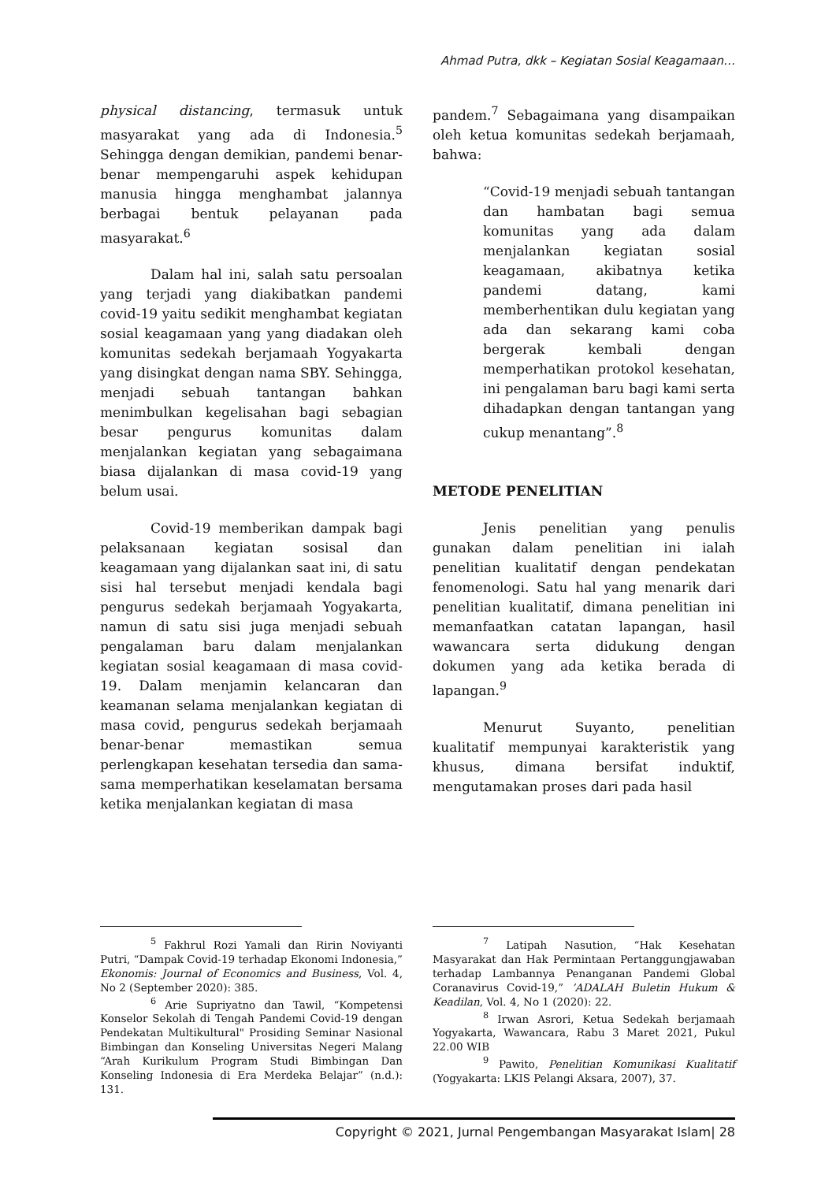Ahmad Putra, dkk – Kegiatan Sosial Keagamaan…
physical distancing, termasuk untuk masyarakat yang ada di Indonesia.<sup>5</sup> Sehingga dengan demikian, pandemi benar-benar mempengaruhi aspek kehidupan manusia hingga menghambat jalannya berbagai bentuk pelayanan pada masyarakat.<sup>6</sup>
Dalam hal ini, salah satu persoalan yang terjadi yang diakibatkan pandemi covid-19 yaitu sedikit menghambat kegiatan sosial keagamaan yang yang diadakan oleh komunitas sedekah berjamaah Yogyakarta yang disingkat dengan nama SBY. Sehingga, menjadi sebuah tantangan bahkan menimbulkan kegelisahan bagi sebagian besar pengurus komunitas dalam menjalankan kegiatan yang sebagaimana biasa dijalankan di masa covid-19 yang belum usai.
Covid-19 memberikan dampak bagi pelaksanaan kegiatan sosisal dan keagamaan yang dijalankan saat ini, di satu sisi hal tersebut menjadi kendala bagi pengurus sedekah berjamaah Yogyakarta, namun di satu sisi juga menjadi sebuah pengalaman baru dalam menjalankan kegiatan sosial keagamaan di masa covid-19. Dalam menjamin kelancaran dan keamanan selama menjalankan kegiatan di masa covid, pengurus sedekah berjamaah benar-benar memastikan semua perlengkapan kesehatan tersedia dan sama-sama memperhatikan keselamatan bersama ketika menjalankan kegiatan di masa
pandem.<sup>7</sup> Sebagaimana yang disampaikan oleh ketua komunitas sedekah berjamaah, bahwa:
“Covid-19 menjadi sebuah tantangan dan hambatan bagi semua komunitas yang ada dalam menjalankan kegiatan sosial keagamaan, akibatnya ketika pandemi datang, kami memberhentikan dulu kegiatan yang ada dan sekarang kami coba bergerak kembali dengan memperhatikan protokol kesehatan, ini pengalaman baru bagi kami serta dihadapkan dengan tantangan yang cukup menantang”.<sup>8</sup>
METODE PENELITIAN
Jenis penelitian yang penulis gunakan dalam penelitian ini ialah penelitian kualitatif dengan pendekatan fenomenologi. Satu hal yang menarik dari penelitian kualitatif, dimana penelitian ini memanfaatkan catatan lapangan, hasil wawancara serta didukung dengan dokumen yang ada ketika berada di lapangan.<sup>9</sup>
Menurut Suyanto, penelitian kualitatif mempunyai karakteristik yang khusus, dimana bersifat induktif, mengutamakan proses dari pada hasil
<sup>5</sup> Fakhrul Rozi Yamali dan Ririn Noviyanti Putri, “Dampak Covid-19 terhadap Ekonomi Indonesia,” Ekonomis: Journal of Economics and Business, Vol. 4, No 2 (September 2020): 385.
<sup>6</sup> Arie Supriyatno dan Tawil, “Kompetensi Konselor Sekolah di Tengah Pandemi Covid-19 dengan Pendekatan Multikultural" Prosiding Seminar Nasional Bimbingan dan Konseling Universitas Negeri Malang “Arah Kurikulum Program Studi Bimbingan Dan Konseling Indonesia di Era Merdeka Belajar” (n.d.): 131.
<sup>7</sup> Latipah Nasution, “Hak Kesehatan Masyarakat dan Hak Permintaan Pertanggungjawaban terhadap Lambannya Penanganan Pandemi Global Coranavirus Covid-19,” ’ADALAH Buletin Hukum & Keadilan, Vol. 4, No 1 (2020): 22.
<sup>8</sup> Irwan Asrori, Ketua Sedekah berjamaah Yogyakarta, Wawancara, Rabu 3 Maret 2021, Pukul 22.00 WIB
<sup>9</sup> Pawito, Penelitian Komunikasi Kualitatif (Yogyakarta: LKIS Pelangi Aksara, 2007), 37.
Copyright © 2021, Jurnal Pengembangan Masyarakat Islam| 28